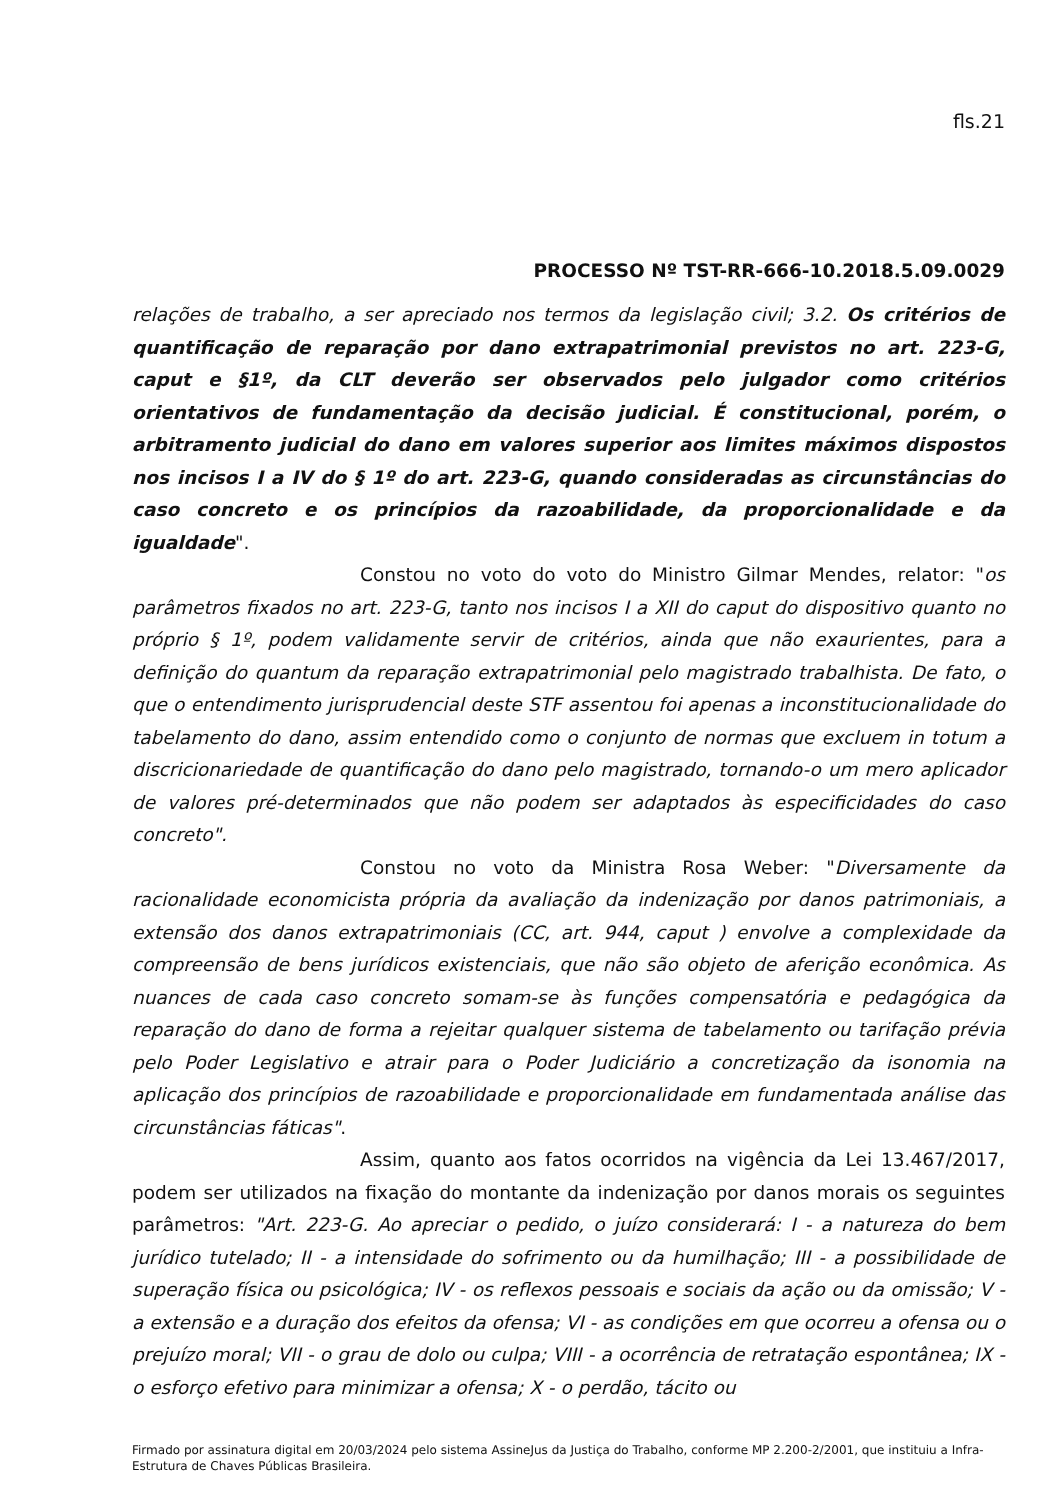fls.21
PROCESSO Nº TST-RR-666-10.2018.5.09.0029
relações de trabalho, a ser apreciado nos termos da legislação civil; 3.2. Os critérios de quantificação de reparação por dano extrapatrimonial previstos no art. 223-G, caput e §1º, da CLT deverão ser observados pelo julgador como critérios orientativos de fundamentação da decisão judicial. É constitucional, porém, o arbitramento judicial do dano em valores superior aos limites máximos dispostos nos incisos I a IV do § 1º do art. 223-G, quando consideradas as circunstâncias do caso concreto e os princípios da razoabilidade, da proporcionalidade e da igualdade".
Constou no voto do voto do Ministro Gilmar Mendes, relator: "os parâmetros fixados no art. 223-G, tanto nos incisos I a XII do caput do dispositivo quanto no próprio § 1º, podem validamente servir de critérios, ainda que não exaurientes, para a definição do quantum da reparação extrapatrimonial pelo magistrado trabalhista. De fato, o que o entendimento jurisprudencial deste STF assentou foi apenas a inconstitucionalidade do tabelamento do dano, assim entendido como o conjunto de normas que excluem in totum a discricionariedade de quantificação do dano pelo magistrado, tornando-o um mero aplicador de valores pré-determinados que não podem ser adaptados às especificidades do caso concreto".
Constou no voto da Ministra Rosa Weber: "Diversamente da racionalidade economicista própria da avaliação da indenização por danos patrimoniais, a extensão dos danos extrapatrimoniais (CC, art. 944, caput ) envolve a complexidade da compreensão de bens jurídicos existenciais, que não são objeto de aferição econômica. As nuances de cada caso concreto somam-se às funções compensatória e pedagógica da reparação do dano de forma a rejeitar qualquer sistema de tabelamento ou tarifação prévia pelo Poder Legislativo e atrair para o Poder Judiciário a concretização da isonomia na aplicação dos princípios de razoabilidade e proporcionalidade em fundamentada análise das circunstâncias fáticas".
Assim, quanto aos fatos ocorridos na vigência da Lei 13.467/2017, podem ser utilizados na fixação do montante da indenização por danos morais os seguintes parâmetros: "Art. 223-G. Ao apreciar o pedido, o juízo considerará: I - a natureza do bem jurídico tutelado; II - a intensidade do sofrimento ou da humilhação; III - a possibilidade de superação física ou psicológica; IV - os reflexos pessoais e sociais da ação ou da omissão; V - a extensão e a duração dos efeitos da ofensa; VI - as condições em que ocorreu a ofensa ou o prejuízo moral; VII - o grau de dolo ou culpa; VIII - a ocorrência de retratação espontânea; IX - o esforço efetivo para minimizar a ofensa; X - o perdão, tácito ou
Firmado por assinatura digital em 20/03/2024 pelo sistema AssineJus da Justiça do Trabalho, conforme MP 2.200-2/2001, que instituiu a Infra-Estrutura de Chaves Públicas Brasileira.